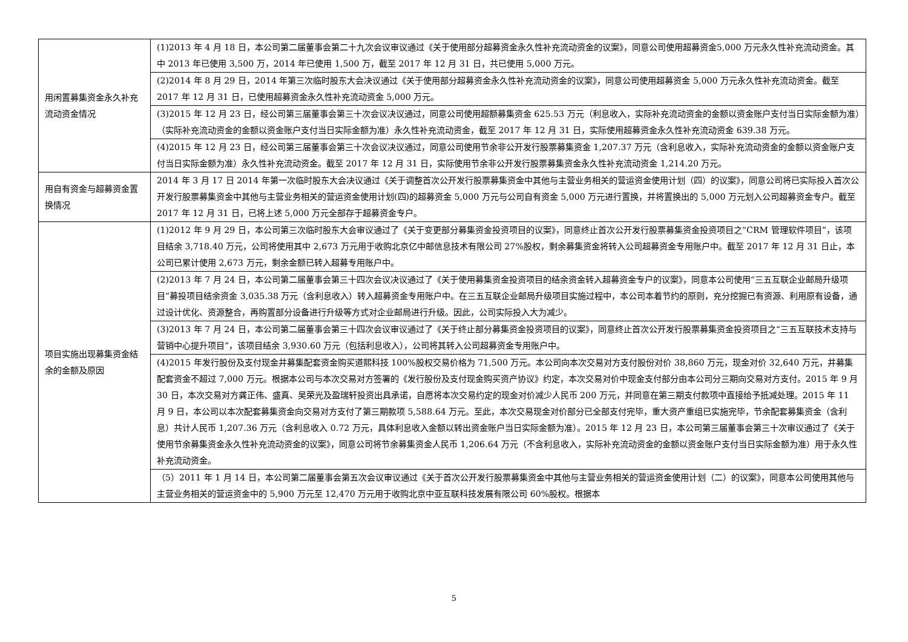| 用闲置募集资金永久补充流动资金情况 | (1)2013 年 4 月 18 日，本公司第二届董事会第二十九次会议审议通过《关于使用部分超募资金永久性补充流动资金的议案》，同意公司使用超募资金5,000 万元永久性补充流动资金。其中 2013 年已使用 3,500 万，2014 年已使用 1,500 万，截至 2017 年 12 月 31 日，共已使用 5,000 万元。 |
| | (2)2014 年 8 月 29 日，2014 年第三次临时股东大会决议通过《关于使用部分超募资金永久性补充流动资金的议案》，同意公司使用超募资金 5,000 万元永久性补充流动资金。截至 2017 年 12 月 31 日，已使用超募资金永久性补充流动资金 5,000 万元。 |
| | (3)2015 年 12 月 23 日，经公司第三届董事会第三十次会议决议通过，同意公司使用超额募集资金 625.53 万元（利息收入，实际补充流动资金的金额以资金账户支付当日实际金额为准）（实际补充流动资金的金额以资金账户支付当日实际金额为准）永久性补充流动资金，截至 2017 年 12 月 31 日，实际使用超募资金永久性补充流动资金 639.38 万元。 |
| | (4)2015 年 12 月 23 日，经公司第三届董事会第三十次会议决议通过，同意公司使用节余非公开发行股票募集资金 1,207.37 万元（含利息收入，实际补充流动资金的金额以资金账户支付当日实际金额为准）永久性补充流动资金。截至 2017 年 12 月 31 日，实际使用节余非公开发行股票募集资金永久性补充流动资金 1,214.20 万元。 |
| 用自有资金与超募资金置换情况 | 2014 年 3 月 17 日 2014 年第一次临时股东大会决议通过《关于调整首次公开发行股票募集资金中其他与主营业务相关的营运资金使用计划（四）的议案》，同意公司将已实际投入首次公开发行股票募集资金中其他与主营业务相关的营运资金使用计划(四)的超募资金 5,000 万元与公司自有资金 5,000 万元进行置换，并将置换出的 5,000 万元划入公司超募资金专户。截至 2017 年 12 月 31 日，已将上述 5,000 万元全部存于超募资金专户。 |
| 项目实施出现募集资金结余的金额及原因 | (1)2012 年 9 月 29 日，本公司第三次临时股东大会审议通过了《关于变更部分募集资金投资项目的议案》，同意终止首次公开发行股票募集资金投资项目之“CRM 管理软件项目”，该项目结余 3,718.40 万元，公司将使用其中 2,673 万元用于收购北京亿中邮信息技术有限公司 27%股权，剩余募集资金将转入公司超募资金专用账户中。截至 2017 年 12 月 31 日止，本公司已累计使用 2,673 万元，剩余金额已转入超募专用账户中。 |
| | (2)2013 年 7 月 24 日，本公司第二届董事会第三十四次会议决议通过了《关于使用募集资金投资项目的结余资金转入超募资金专户的议案》，同意本公司使用“三五互联企业邮局升级项目”募投项目结余资金 3,035.38 万元（含利息收入）转入超募资金专用账户中。在三五互联企业邮局升级项目实施过程中，本公司本着节约的原则，充分挖掘已有资源、利用原有设备，通过设计优化、资源整合，再购置部分设备进行升级等方式对企业邮局进行升级。因此，公司实际投入大为减少。 |
| | (3)2013 年 7 月 24 日，本公司第二届董事会第三十四次会议审议通过了《关于终止部分募集资金投资项目的议案》，同意终止首次公开发行股票募集资金投资项目之“三五互联技术支持与营销中心提升项目”，该项目结余 3,930.60 万元（包括利息收入），公司将其转入公司超募资金专用账户中。 |
| | (4)2015 年发行股份及支付现金并募集配套资金购买道熙科技 100%股权交易价格为 71,500 万元。本公司向本次交易对方支付股份对价 38,860 万元，现金对价 32,640 万元，并募集配套资金不超过 7,000 万元。根据本公司与本次交易对方签署的《发行股份及支付现金购买资产协议》约定，本次交易对价中现金支付部分由本公司分三期向交易对方支付。2015 年 9 月 30 日，本次交易对方龚正伟、盛真、吴荣光及盈瑞轩投资出具承诺，自愿将本次交易约定的现金对价减少人民币 200 万元，并同意在第三期支付款项中直接给予抵减处理。2015 年 11 月 9 日，本公司以本次配套募集资金向交易对方支付了第三期款项 5,588.64 万元。至此，本次交易现金对价部分已全部支付完毕，重大资产重组已实施完毕，节余配套募集资金（含利息）共计人民币 1,207.36 万元（含利息收入 0.72 万元，具体利息收入金额以转出资金账户当日实际金额为准）。2015 年 12 月 23 日，本公司第三届董事会第三十次审议通过了《关于使用节余募集资金永久性补充流动资金的议案》，同意公司将节余募集资金人民币 1,206.64 万元（不含利息收入，实际补充流动资金的金额以资金账户支付当日实际金额为准）用于永久性补充流动资金。 |
| | （5）2011 年 1 月 14 日，本公司第二届董事会第五次会议审议通过《关于首次公开发行股票募集资金中其他与主营业务相关的营运资金使用计划（二）的议案》，同意本公司使用其他与主营业务相关的营运资金中的 5,900 万元至 12,470 万元用于收购北京中亚互联科技发展有限公司 60%股权。根据本 |
5